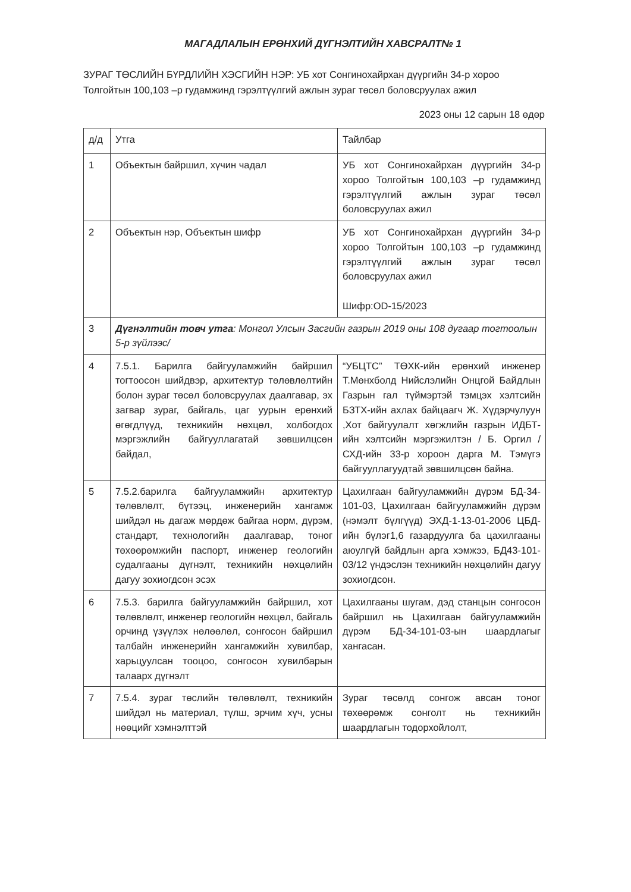МАГАДЛАЛЫН ЕРӨНХИЙ ДҮГНЭЛТИЙН ХАВСРАЛТ№ 1
ЗУРАГ ТӨСЛИЙН БҮРДЛИЙН ХЭСГИЙН НЭР: УБ хот Сонгинохайрхан дүүргийн 34-р хороо Толгойтын 100,103 –р гудамжинд гэрэлтүүлгий ажлын зураг төсөл боловсруулах ажил
2023 оны 12 сарын 18 өдөр
| д/д | Утга | Тайлбар |
| 1 | Объектын байршил, хүчин чадал | УБ хот Сонгинохайрхан дүүргийн 34-р хороо Толгойтын 100,103 –р гудамжинд гэрэлтүүлгий ажлын зураг төсөл боловсруулах ажил |
| 2 | Объектын нэр, Объектын шифр | УБ хот Сонгинохайрхан дүүргийн 34-р хороо Толгойтын 100,103 –р гудамжинд гэрэлтүүлгий ажлын зураг төсөл боловсруулах ажил Шифр:OD-15/2023 |
| 3 | Дүгнэлтийн товч утга : Монгол Улсын Засгийн газрын 2019 оны 108 дугаар тогтоолын 5-р зүйлээс/ | |
| 4 | 7.5.1. Барилга байгууламжийн байршил тогтоосон шийдвэр, архитектур төлөвлөлтийн болон зураг төсөл боловсруулах даалгавар, эх загвар зураг, байгаль, цаг уурын ерөнхий өгөгдлүүд, техникийн нөхцөл, холбогдох мэргэжлийн байгууллагатай зөвшилцсөн байдал, | “УБЦТС” ТӨХК-ийн ерөнхий инженер Т.Мөнхболд Нийслэлийн Онцгой Байдлын Газрын гал түймэртэй тэмцэх хэлтсийн БЗТХ-ийн ахлах байцаагч Ж. Хүдэрчулуун ,Хот байгуулалт хөгжлийн газрын ИДБТ-ийн хэлтсийн мэргэжилтэн / Б. Оргил / СХД-ийн 33-р хороон дарга М. Тэмүгэ байгууллагуудтай зөвшилцсөн байна. |
| 5 | 7.5.2.барилга байгууламжийн архитектур төлөвлөлт, бүтээц, инженерийн хангамж шийдэл нь дагаж мөрдөж байгаа норм, дүрэм, стандарт, технологийн даалгавар, тоног төхөөрөмжийн паспорт, инженер геологийн судалгааны дүгнэлт, техникийн нөхцөлийн дагуу зохиогдсон эсэх | Цахилгаан байгууламжийн дүрэм БД-34-101-03, Цахилгаан байгууламжийн дүрэм (нэмэлт бүлгүүд) ЭХД-1-13-01-2006 ЦБД-ийн бүлэг1,6 газардуулга ба цахилгааны аюулгүй байдлын арга хэмжээ, БД43-101-03/12 үндэслэн техникийн нөхцөлийн дагуу зохиогдсон. |
| 6 | 7.5.3. барилга байгууламжийн байршил, хот төлөвлөлт, инженер геологийн нөхцөл, байгаль орчинд үзүүлэх нөлөөлөл, сонгосон байршил талбайн инженерийн хангамжийн хувилбар, харьцуулсан тооцоо, сонгосон хувилбарын талаарх дүгнэлт | Цахилгааны шугам, дэд станцын сонгосон байршил нь Цахилгаан байгууламжийн дүрэм БД-34-101-03-ын шаардлагыг хангасан. |
| 7 | 7.5.4. зураг төслийн төлөвлөлт, техникийн шийдэл нь материал, түлш, эрчим хүч, усны нөөцийг хэмнэлттэй | Зураг төсөлд сонгож авсан тоног төхөөрөмж сонголт нь техникийн шаардлагын тодорхойлолт, |